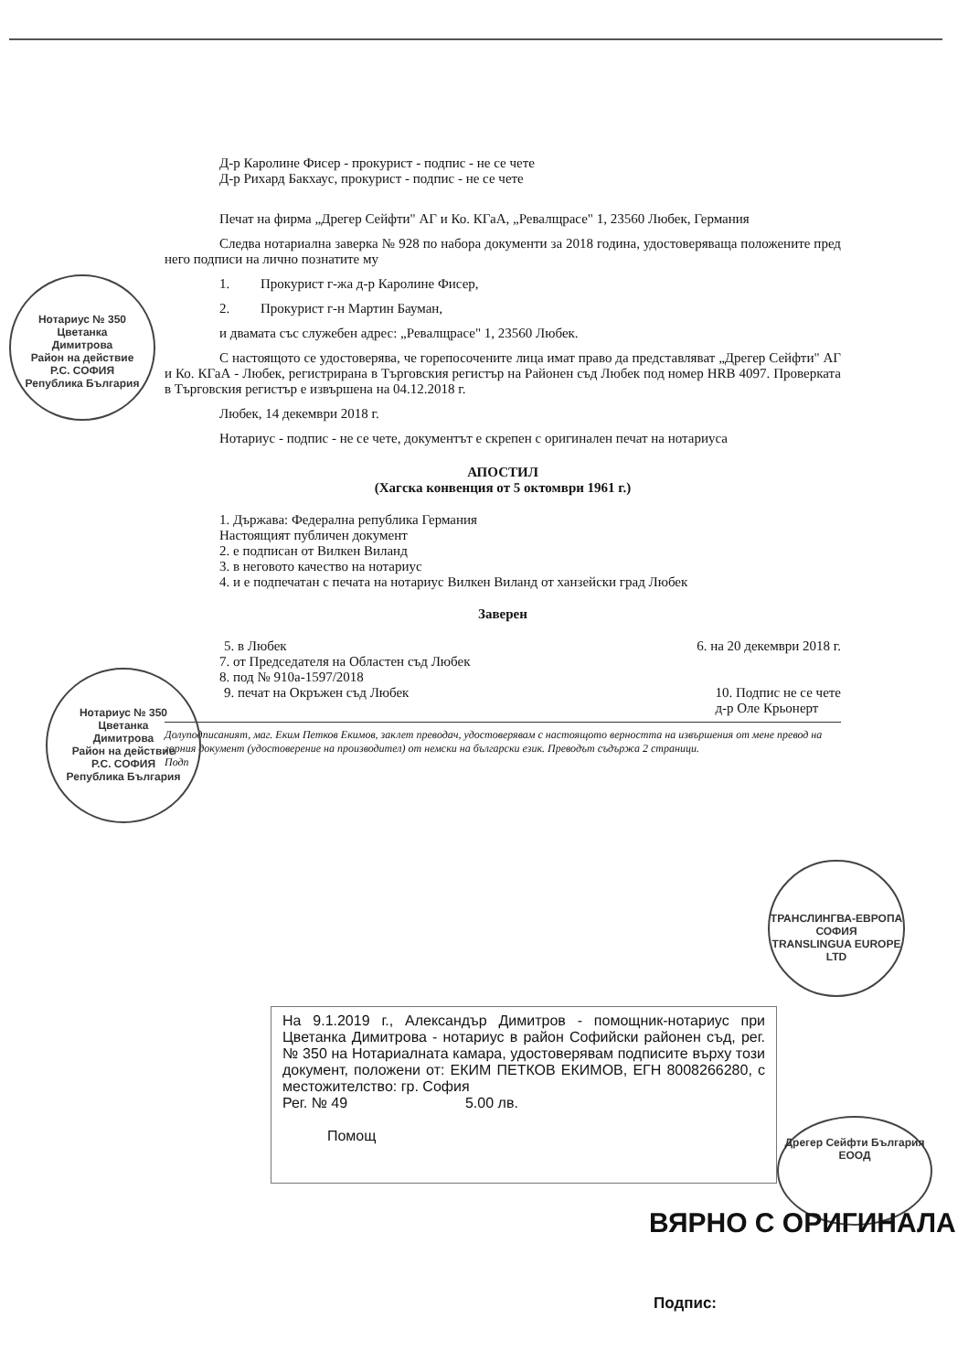Д-р Каролине Фисер - прокурист - подпис - не се чете
Д-р Рихард Бакхаус, прокурист - подпис - не се чете
Печат на фирма „Дрегер Сейфти" АГ и Ко. КГаА, „Ревалщрасе" 1, 23560 Любек, Германия
Следва нотариална заверка № 928 по набора документи за 2018 година, удостоверяваща положените пред него подписи на лично познатите му
1. Прокурист г-жа д-р Каролине Фисер,
2. Прокурист г-н Мартин Бауман,
и двамата със служебен адрес: „Ревалщрасе" 1, 23560 Любек.
С настоящото се удостоверява, че горепосочените лица имат право да представляват „Дрегер Сейфти" АГ и Ко. КГаА - Любек, регистрирана в Търговския регистър на Районен съд Любек под номер HRB 4097. Проверката в Търговския регистър е извършена на 04.12.2018 г.
Любек, 14 декември 2018 г.
Нотариус - подпис - не се чете, документът е скрепен с оригинален печат на нотариуса
АПОСТИЛ
(Хагска конвенция от 5 октомври 1961 г.)
1. Държава: Федерална република Германия
Настоящият публичен документ
2. е подписан от Вилкен Виланд
3. в неговото качество на нотариус
4. и е подпечатан с печата на нотариус Вилкен Виланд от ханзейски град Любек
Заверен
5. в Любек 6. на 20 декември 2018 г.
7. от Председателя на Областен съд Любек
8. под № 910а-1597/2018
9. печат на Окръжен съд Любек 10. Подпис не се чете
д-р Оле Крьонерт
Долуподписаният, маг. Еким Петков Екимов, заклет преводач, удостоверявам с настоящото верността на извършения от мене превод на горния документ (удостоверение на производител) от немски на български език. Преводът съдържа 2 страници.
Подп
Нотариус № 350
Цветанка
Димитрова
Район на действие
Р.С. СОФИЯ
Република България
Нотариус № 350
Цветанка
Димитрова
Район на действие
Р.С. СОФИЯ
Република България
ТРАНСЛИНГВА-ЕВРОПА
СОФИЯ
TRANSLINGUA EUROPE LTD
На 9.1.2019 г., Александър Димитров - помощник-нотариус при Цветанка Димитрова - нотариус в район Софийски районен съд, рег. № 350 на Нотариалната камара, удостоверявам подписите върху този документ, положени от: ЕКИМ ПЕТКОВ ЕКИМОВ, ЕГН 8008266280, с местожителство: гр. София
Рег. № 49 5.00 лв.
Помощ
Дрегер Сейфти България ЕООД
ВЯРНО С ОРИГИНАЛА
Подпис: